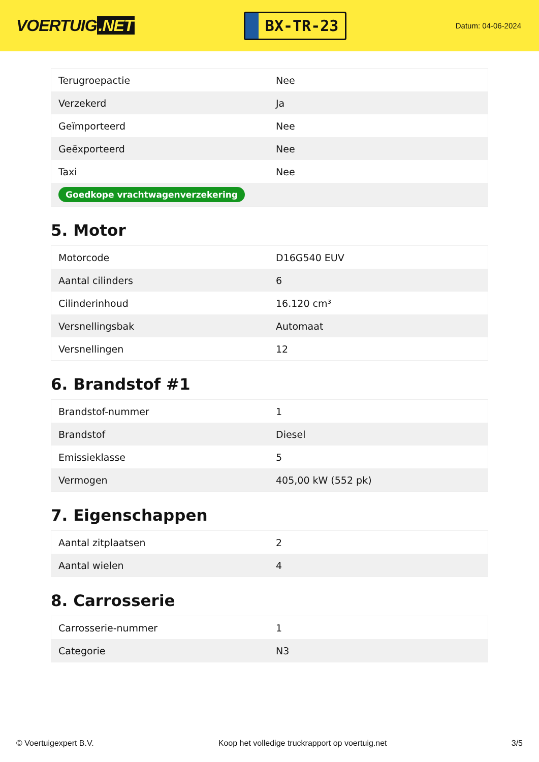VOERTUIG.NET
BX-TR-23
Datum: 04-06-2024
| Terugroepactie | Nee |
| Verzekerd | Ja |
| Geïmporteerd | Nee |
| Geëxporteerd | Nee |
| Taxi | Nee |
| Goedkope vrachtwagenverzekering | |
5. Motor
| Motorcode | D16G540 EUV |
| Aantal cilinders | 6 |
| Cilinderinhoud | 16.120 cm³ |
| Versnellingsbak | Automaat |
| Versnellingen | 12 |
6. Brandstof #1
| Brandstof-nummer | 1 |
| Brandstof | Diesel |
| Emissieklasse | 5 |
| Vermogen | 405,00 kW (552 pk) |
7. Eigenschappen
| Aantal zitplaatsen | 2 |
| Aantal wielen | 4 |
8. Carrosserie
| Carrosserie-nummer | 1 |
| Categorie | N3 |
© Voertuigexpert B.V. Koop het volledige truckrapport op voertuig.net 3/5